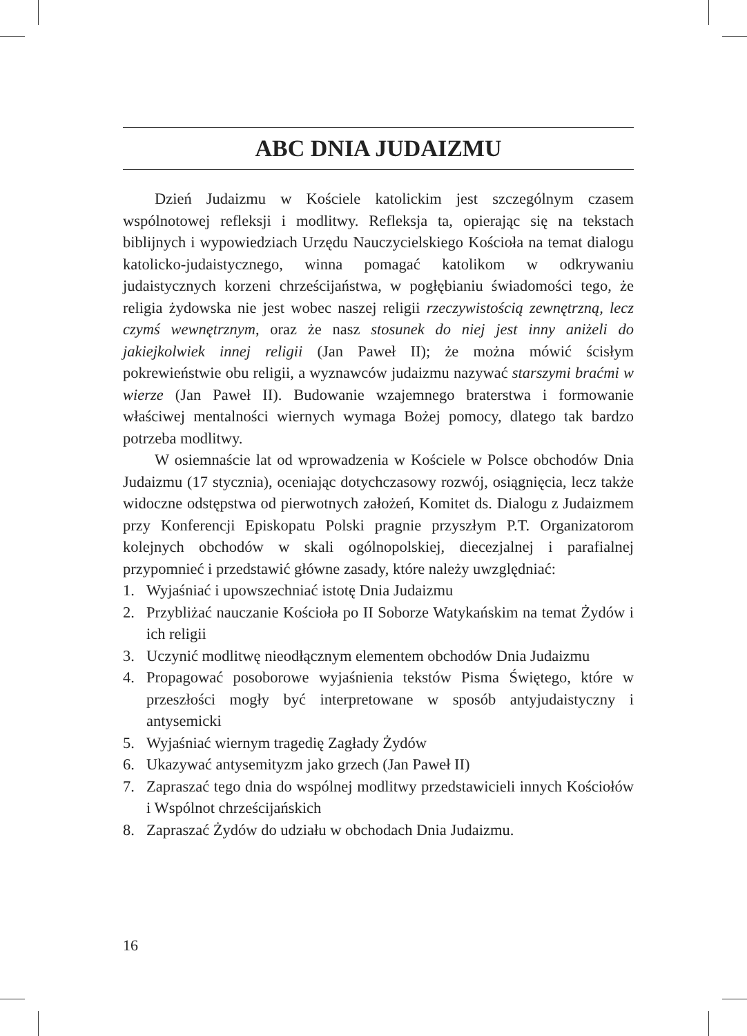ABC DNIA JUDAIZMU
Dzień Judaizmu w Kościele katolickim jest szczególnym czasem wspólnotowej refleksji i modlitwy. Refleksja ta, opierając się na tekstach biblijnych i wypowiedziach Urzędu Nauczycielskiego Kościoła na temat dialogu katolicko-judaistycznego, winna pomagać katolikom w odkrywaniu judaistycznych korzeni chrześcijaństwa, w pogłębianiu świadomości tego, że religia żydowska nie jest wobec naszej religii rzeczywistością zewnętrzną, lecz czymś wewnętrznym, oraz że nasz stosunek do niej jest inny aniżeli do jakiejkolwiek innej religii (Jan Paweł II); że można mówić ścisłym pokrewieństwie obu religii, a wyznawców judaizmu nazywać starszymi braćmi w wierze (Jan Paweł II). Budowanie wzajemnego braterstwa i formowanie właściwej mentalności wiernych wymaga Bożej pomocy, dlatego tak bardzo potrzeba modlitwy.
W osiemnaście lat od wprowadzenia w Kościele w Polsce obchodów Dnia Judaizmu (17 stycznia), oceniając dotychczasowy rozwój, osiągnięcia, lecz także widoczne odstępstwa od pierwotnych założeń, Komitet ds. Dialogu z Judaizmem przy Konferencji Episkopatu Polski pragnie przyszłym P.T. Organizatorom kolejnych obchodów w skali ogólnopolskiej, diecezjalnej i parafialnej przypomnieć i przedstawić główne zasady, które należy uwzględniać:
1. Wyjaśniać i upowszechniać istotę Dnia Judaizmu
2. Przybliżać nauczanie Kościoła po II Soborze Watykańskim na temat Żydów i ich religii
3. Uczynić modlitwę nieodłącznym elementem obchodów Dnia Judaizmu
4. Propagować posoborowe wyjaśnienia tekstów Pisma Świętego, które w przeszłości mogły być interpretowane w sposób antyjudaistyczny i antysemicki
5. Wyjaśniać wiernym tragedię Zagłady Żydów
6. Ukazywać antysemityzm jako grzech (Jan Paweł II)
7. Zapraszać tego dnia do wspólnej modlitwy przedstawicieli innych Kościołów i Wspólnot chrześcijańskich
8. Zapraszać Żydów do udziału w obchodach Dnia Judaizmu.
16